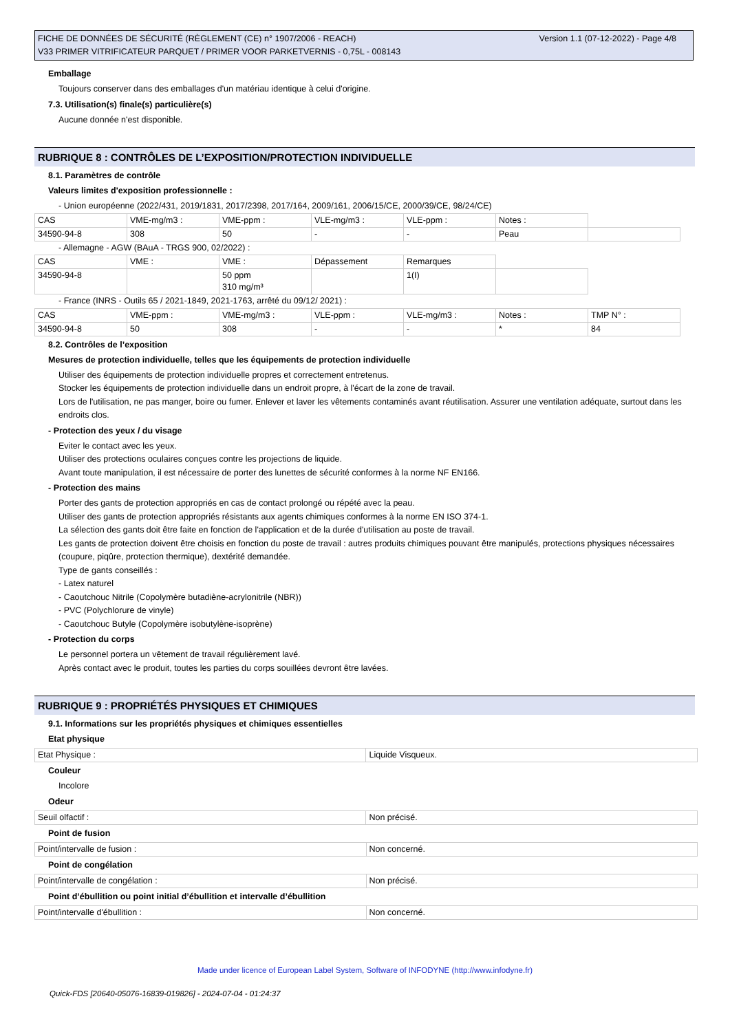Version 1.1 (07-12-2022) - Page 4/8 FICHE DE DONNÉES DE SÉCURITÉ (RÈGLEMENT (CE) n° 1907/2006 - REACH)
V33 PRIMER VITRIFICATEUR PARQUET / PRIMER VOOR PARKETVERNIS - 0,75L - 008143
Emballage
Toujours conserver dans des emballages d'un matériau identique à celui d'origine.
7.3. Utilisation(s) finale(s) particulière(s)
Aucune donnée n'est disponible.
RUBRIQUE 8 : CONTRÔLES DE L’EXPOSITION/PROTECTION INDIVIDUELLE
8.1. Paramètres de contrôle
Valeurs limites d'exposition professionnelle :
- Union européenne (2022/431, 2019/1831, 2017/2398, 2017/164, 2009/161, 2006/15/CE, 2000/39/CE, 98/24/CE)
| CAS | VME-mg/m3 : | VME-ppm : | VLE-mg/m3 : | VLE-ppm : | Notes : | |
| 34590-94-8 | 308 | 50 | - | - | Peau | |
- Allemagne - AGW (BAuA - TRGS 900, 02/2022) :
| CAS | VME : | VME : | Dépassement | Remarques | |
| 34590-94-8 | | 50 ppm 310 mg/m³ | | 1(I) | |
- France (INRS - Outils 65 / 2021-1849, 2021-1763, arrêté du 09/12/ 2021) :
| CAS | VME-ppm : | VME-mg/m3 : | VLE-ppm : | VLE-mg/m3 : | Notes : | TMP N° : |
| 34590-94-8 | 50 | 308 | - | - | * | 84 |
8.2. Contrôles de l’exposition
Mesures de protection individuelle, telles que les équipements de protection individuelle
Utiliser des équipements de protection individuelle propres et correctement entretenus.
Stocker les équipements de protection individuelle dans un endroit propre, à l'écart de la zone de travail.
Lors de l'utilisation, ne pas manger, boire ou fumer. Enlever et laver les vêtements contaminés avant réutilisation. Assurer une ventilation adéquate, surtout dans les endroits clos.
- Protection des yeux / du visage
Eviter le contact avec les yeux.
Utiliser des protections oculaires conçues contre les projections de liquide.
Avant toute manipulation, il est nécessaire de porter des lunettes de sécurité conformes à la norme NF EN166.
- Protection des mains
Porter des gants de protection appropriés en cas de contact prolongé ou répété avec la peau.
Utiliser des gants de protection appropriés résistants aux agents chimiques conformes à la norme EN ISO 374-1.
La sélection des gants doit être faite en fonction de l'application et de la durée d'utilisation au poste de travail.
Les gants de protection doivent être choisis en fonction du poste de travail : autres produits chimiques pouvant être manipulés, protections physiques nécessaires (coupure, piqûre, protection thermique), dextérité demandée.
Type de gants conseillés :
- Latex naturel
- Caoutchouc Nitrile (Copolymère butadiène-acrylonitrile (NBR))
- PVC (Polychlorure de vinyle)
- Caoutchouc Butyle (Copolymère isobutylène-isoprène)
- Protection du corps
Le personnel portera un vêtement de travail régulièrement lavé.
Après contact avec le produit, toutes les parties du corps souillées devront être lavées.
RUBRIQUE 9 : PROPRIÉTÉS PHYSIQUES ET CHIMIQUES
9.1. Informations sur les propriétés physiques et chimiques essentielles
Etat physique
| Etat Physique : | Liquide Visqueux. |
Couleur
Incolore
Odeur
| Seuil olfactif : | Non précisé. |
Point de fusion
| Point/intervalle de fusion : | Non concerné. |
Point de congélation
| Point/intervalle de congélation : | Non précisé. |
Point d’ébullition ou point initial d’ébullition et intervalle d’ébullition
| Point/intervalle d'ébullition : | Non concerné. |
Made under licence of European Label System, Software of INFODYNE (http://www.infodyne.fr)
Quick-FDS [20640-05076-16839-019826] - 2024-07-04 - 01:24:37